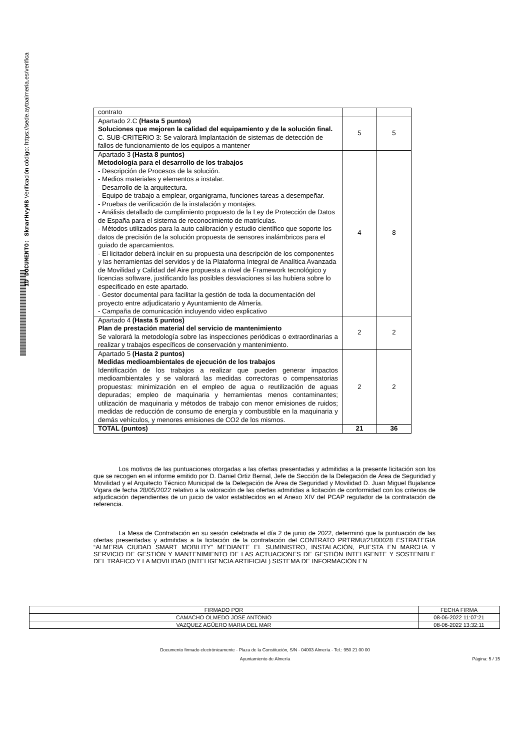ID DOCUMENTO: SkmarHvyMB Verificación código: https://sede.aytoalmeria.es/verifica
| contrato | | |
| Apartado 2.C (Hasta 5 puntos) Soluciones que mejoren la calidad del equipamiento y de la solución final. C. SUB-CRITERIO 3: Se valorará Implantación de sistemas de detección de fallos de funcionamiento de los equipos a mantener | 5 | 5 |
| Apartado 3 (Hasta 8 puntos) Metodología para el desarrollo de los trabajos - Descripción de Procesos de la solución. - Medios materiales y elementos a instalar. - Desarrollo de la arquitectura. - Equipo de trabajo a emplear, organigrama, funciones tareas a desempeñar. - Pruebas de verificación de la instalación y montajes. - Análisis detallado de cumplimiento propuesto de la Ley de Protección de Datos de España para el sistema de reconocimiento de matrículas. - Métodos utilizados para la auto calibración y estudio científico que soporte los datos de precisión de la solución propuesta de sensores inalámbricos para el guiado de aparcamientos. - El licitador deberá incluir en su propuesta una descripción de los componentes y las herramientas del servidos y de la Plataforma Integral de Analítica Avanzada de Movilidad y Calidad del Aire propuesta a nivel de Framework tecnológico y licencias software, justificando las posibles desviaciones si las hubiera sobre lo especificado en este apartado. - Gestor documental para facilitar la gestión de toda la documentación del proyecto entre adjudicatario y Ayuntamiento de Almería. - Campaña de comunicación incluyendo video explicativo | 4 | 8 |
| Apartado 4 (Hasta 5 puntos) Plan de prestación material del servicio de mantenimiento Se valorará la metodología sobre las inspecciones periódicas o extraordinarias a realizar y trabajos específicos de conservación y mantenimiento. | 2 | 2 |
| Apartado 5 (Hasta 2 puntos) Medidas medioambientales de ejecución de los trabajos Identificación de los trabajos a realizar que pueden generar impactos medioambientales y se valorará las medidas correctoras o compensatorias propuestas: minimización en el empleo de agua o reutilización de aguas depuradas; empleo de maquinaria y herramientas menos contaminantes; utilización de maquinaria y métodos de trabajo con menor emisiones de ruidos; medidas de reducción de consumo de energía y combustible en la maquinaria y demás vehículos, y menores emisiones de CO2 de los mismos. | 2 | 2 |
| TOTAL (puntos) | 21 | 36 |
Los motivos de las puntuaciones otorgadas a las ofertas presentadas y admitidas a la presente licitación son los que se recogen en el informe emitido por D. Daniel Ortiz Bernal, Jefe de Sección de la Delegación de Área de Seguridad y Movilidad y el Arquitecto Técnico Municipal de la Delegación de Área de Seguridad y Movilidad D. Juan Miguel Bujalance Vigara de fecha 28/05/2022 relativo a la valoración de las ofertas admitidas a licitación de conformidad con los criterios de adjudicación dependientes de un juicio de valor establecidos en el Anexo XIV del PCAP regulador de la contratación de referencia.
La Mesa de Contratación en su sesión celebrada el día 2 de junio de 2022, determinó que la puntuación de las ofertas presentadas y admitidas a la licitación de la contratación del CONTRATO PRTRMU/21/00028 ESTRATEGIA “ALMERIA CIUDAD SMART MOBILITY” MEDIANTE EL SUMINISTRO, INSTALACIÓN, PUESTA EN MARCHA Y SERVICIO DE GESTIÓN Y MANTENIMIENTO DE LAS ACTUACIONES DE GESTIÓN INTELIGENTE Y SOSTENIBLE DEL TRÁFICO Y LA MOVILIDAD (INTELIGENCIA ARTIFICIAL) SISTEMA DE INFORMACIÓN EN
| FIRMADO POR | FECHA FIRMA |
| CAMACHO OLMEDO JOSE ANTONIO | 08-06-2022 11:07:21 |
| VAZQUEZ AGÜERO MARIA DEL MAR | 08-06-2022 13:32:11 |
Documento firmado electrónicamente - Plaza de la Constitución, S/N - 04003 Almería - Tel.: 950 21 00 00
Ayuntamiento de Almería Página: 5 / 15